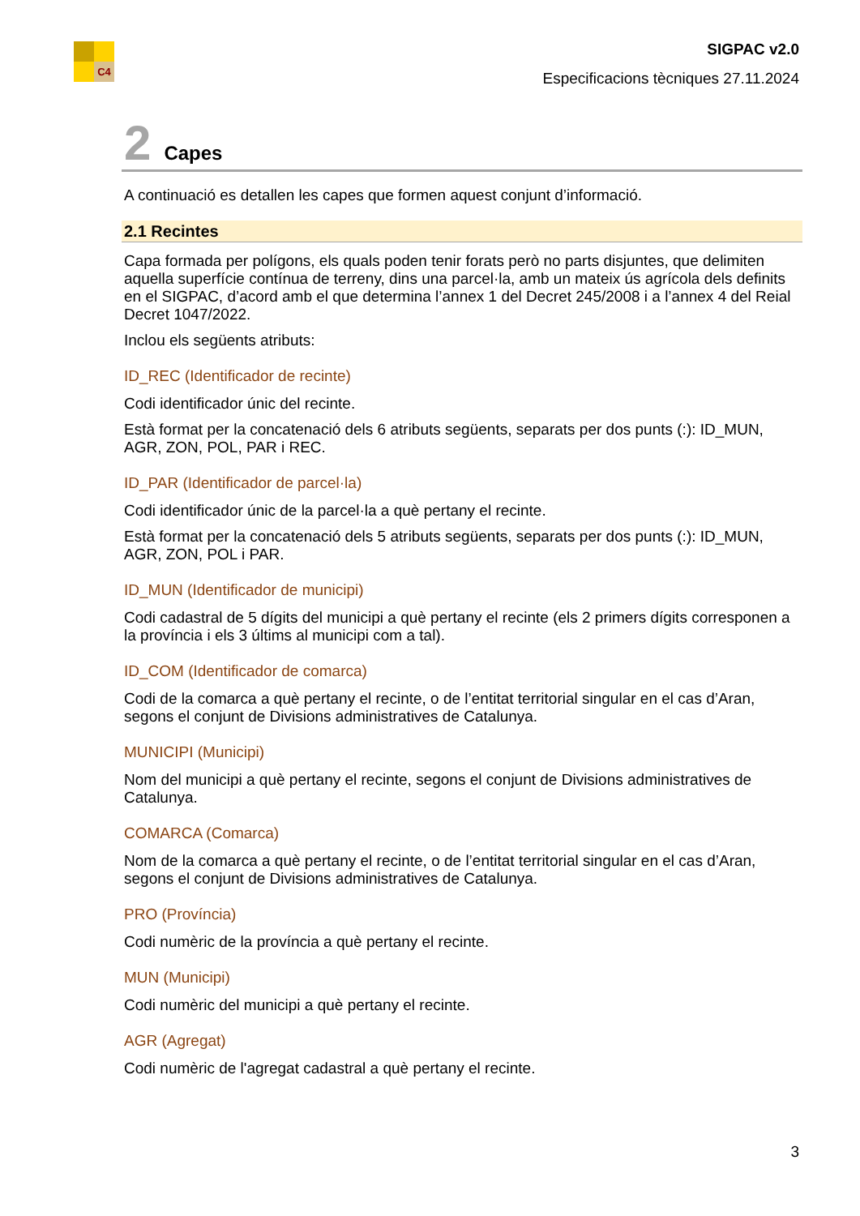C4
SIGPAC v2.0
Especificacions tècniques 27.11.2024
2 Capes
A continuació es detallen les capes que formen aquest conjunt d’informació.
2.1 Recintes
Capa formada per polígons, els quals poden tenir forats però no parts disjuntes, que delimiten aquella superfície contínua de terreny, dins una parcel·la, amb un mateix ús agrícola dels definits en el SIGPAC, d’acord amb el que determina l’annex 1 del Decret 245/2008 i a l’annex 4 del Reial Decret 1047/2022.
Inclou els següents atributs:
ID_REC (Identificador de recinte)
Codi identificador únic del recinte.
Està format per la concatenació dels 6 atributs següents, separats per dos punts (:): ID_MUN, AGR, ZON, POL, PAR i REC.
ID_PAR (Identificador de parcel·la)
Codi identificador únic de la parcel·la a què pertany el recinte.
Està format per la concatenació dels 5 atributs següents, separats per dos punts (:): ID_MUN, AGR, ZON, POL i PAR.
ID_MUN (Identificador de municipi)
Codi cadastral de 5 dígits del municipi a què pertany el recinte (els 2 primers dígits corresponen a la província i els 3 últims al municipi com a tal).
ID_COM (Identificador de comarca)
Codi de la comarca a què pertany el recinte, o de l’entitat territorial singular en el cas d’Aran, segons el conjunt de Divisions administratives de Catalunya.
MUNICIPI (Municipi)
Nom del municipi a què pertany el recinte, segons el conjunt de Divisions administratives de Catalunya.
COMARCA (Comarca)
Nom de la comarca a què pertany el recinte, o de l’entitat territorial singular en el cas d’Aran, segons el conjunt de Divisions administratives de Catalunya.
PRO (Província)
Codi numèric de la província a què pertany el recinte.
MUN (Municipi)
Codi numèric del municipi a què pertany el recinte.
AGR (Agregat)
Codi numèric de l'agregat cadastral a què pertany el recinte.
3